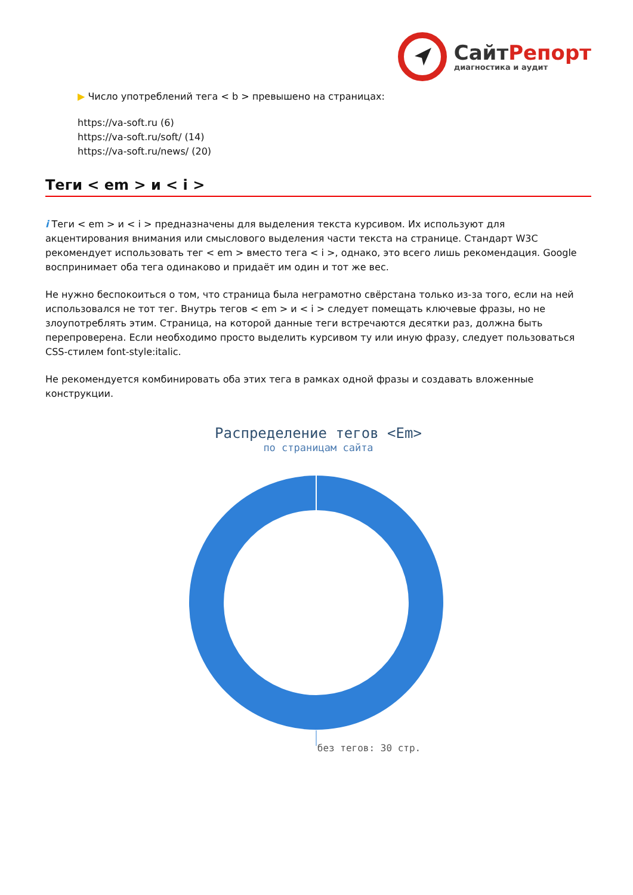Сайт Репорт
диагностика и аудит
▶ Число употреблений тега < b > превышено на страницах:
https://va-soft.ru (6)
https://va-soft.ru/soft/ (14)
https://va-soft.ru/news/ (20)
Теги < em > и < i >
i Теги < em > и < i > предназначены для выделения текста курсивом. Их используют для акцентирования внимания или смыслового выделения части текста на странице. Стандарт W3C рекомендует использовать тег < em > вместо тега < i >, однако, это всего лишь рекомендация. Google воспринимает оба тега одинаково и придаёт им один и тот же вес.
Не нужно беспокоиться о том, что страница была неграмотно свёрстана только из-за того, если на ней использовался не тот тег. Внутрь тегов < em > и < i > следует помещать ключевые фразы, но не злоупотреблять этим. Страница, на которой данные теги встречаются десятки раз, должна быть перепроверена. Если необходимо просто выделить курсивом ту или иную фразу, следует пользоваться CSS-стилем font-style:italic.
Не рекомендуется комбинировать оба этих тега в рамках одной фразы и создавать вложенные конструкции.
Распределение тегов <Em>
по страницам сайта
без тегов: 30 стр.